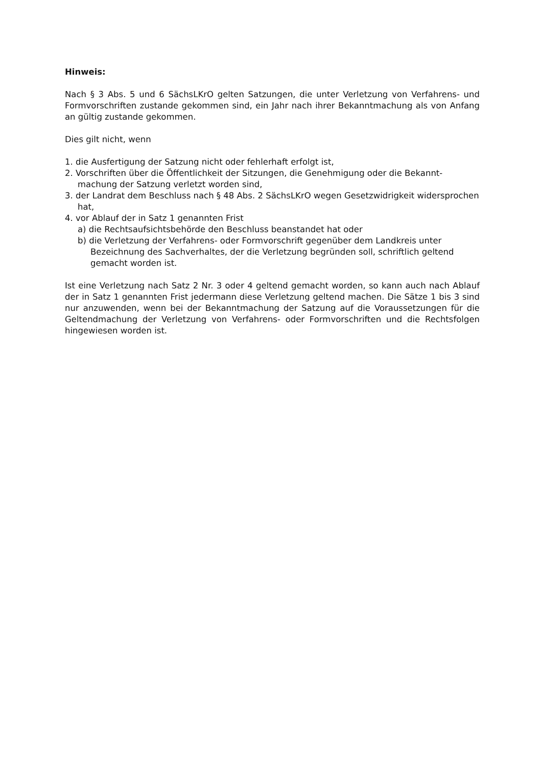Hinweis:
Nach § 3 Abs. 5 und 6 SächsLKrO gelten Satzungen, die unter Verletzung von Verfahrens- und Formvorschriften zustande gekommen sind, ein Jahr nach ihrer Bekanntmachung als von Anfang an gültig zustande gekommen.
Dies gilt nicht, wenn
1. die Ausfertigung der Satzung nicht oder fehlerhaft erfolgt ist,
2. Vorschriften über die Öffentlichkeit der Sitzungen, die Genehmigung oder die Bekannt-machung der Satzung verletzt worden sind,
3. der Landrat dem Beschluss nach § 48 Abs. 2 SächsLKrO wegen Gesetzwidrigkeit widersprochen hat,
4. vor Ablauf der in Satz 1 genannten Frist
a) die Rechtsaufsichtsbehörde den Beschluss beanstandet hat oder
b) die Verletzung der Verfahrens- oder Formvorschrift gegenüber dem Landkreis unter Bezeichnung des Sachverhaltes, der die Verletzung begründen soll, schriftlich geltend gemacht worden ist.
Ist eine Verletzung nach Satz 2 Nr. 3 oder 4 geltend gemacht worden, so kann auch nach Ablauf der in Satz 1 genannten Frist jedermann diese Verletzung geltend machen. Die Sätze 1 bis 3 sind nur anzuwenden, wenn bei der Bekanntmachung der Satzung auf die Voraussetzungen für die Geltendmachung der Verletzung von Verfahrens- oder Formvorschriften und die Rechtsfolgen hingewiesen worden ist.